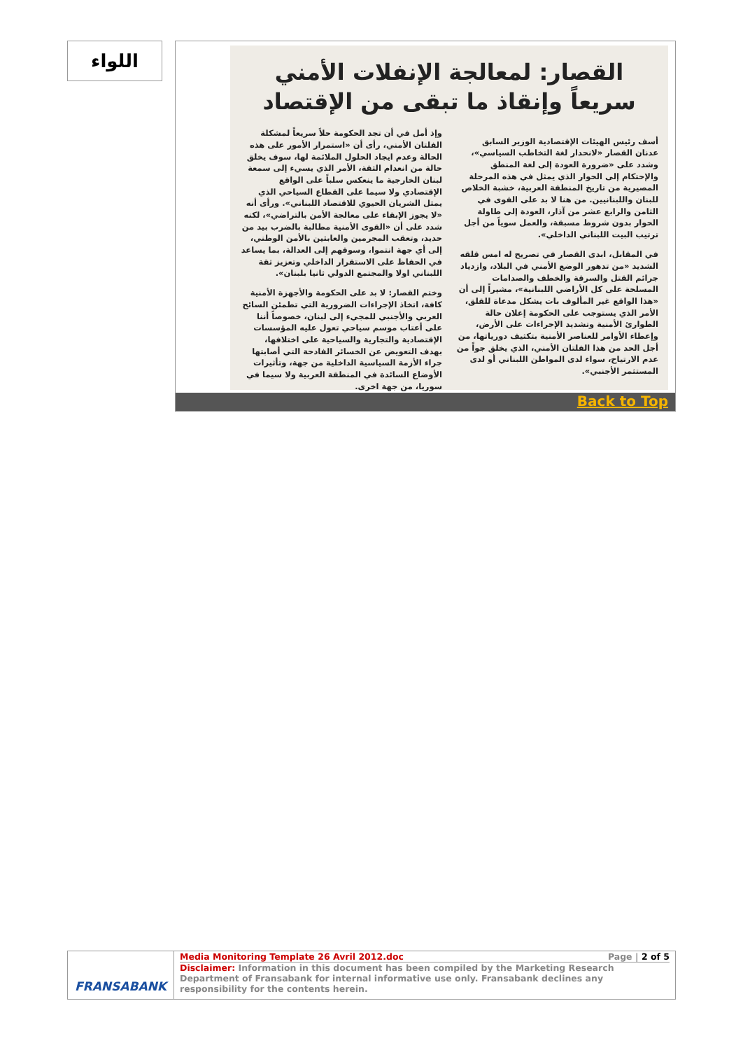اللواء
القصار: لمعالجة الإنفلات الأمني سريعاً وإنقاذ ما تبقى من الإقتصاد
أسف رئيس الهيئات الإقتصادية الوزير السابق عدنان القصار «لانحدار لغة التخاطب السياسي»، وشدد على «ضرورة العودة إلى لغة المنطق والإحتكام إلى الحوار الذي يمثل في هذه المرحلة المصيرية من تاريخ المنطقة العربية، خشبة الخلاص للبنان واللبنانيين. من هنا لا بد على القوى في الثامن والرابع عشر من آذار، العودة إلى طاولة الحوار بدون شروط مسبقة، والعمل سوياً من أجل ترتيب البيت اللبناني الداخلي».
في المقابل، ابدى القصار في تصريح له امس قلقه الشديد «من تدهور الوضع الأمني في البلاد، وازدياد جرائم القتل والسرقة والخطف والصدامات المسلحة على كل الأراضي اللبنانية»، مشيراً إلى أن «هذا الواقع غير المألوف بات يشكل مدعاة للقلق، الأمر الذي يستوجب على الحكومة إعلان حالة الطوارئ الأمنية وتشديد الإجراءات على الأرض، وإعطاء الأوامر للعناصر الأمنية بتكثيف دورياتها، من أجل الحد من هذا الفلتان الأمني، الذي يخلق جواً من عدم الارتياح، سواء لدى المواطن اللبناني أو لدى المستثمر الأجنبي».
وإذ أمل في أن تجد الحكومة حلاً سريعاً لمشكلة الفلتان الأمني، رأى أن «استمرار الأمور على هذه الحالة وعدم ايجاد الحلول الملائمة لها، سوف يخلق حالة من انعدام الثقة، الأمر الذي يسيء إلى سمعة لبنان الخارجية ما ينعكس سلباً على الواقع الإقتصادي ولا سيما على القطاع السياحي الذي يمثل الشريان الحيوي للاقتصاد اللبناني». ورأى أنه «لا يجوز الإبقاء على معالجة الأمن بالتراضي»، لكنه شدد على أن «القوى الأمنية مطالبة بالضرب بيد من حديد، وتعقب المجرمين والعابثين بالأمن الوطني، إلى أي جهة انتموا، وسوقهم إلى العدالة، بما يساعد في الحفاظ على الاستقرار الداخلي وتعزيز ثقة اللبناني اولا والمجتمع الدولي ثانيا بلبنان».
وختم القصار: لا بد على الحكومة والأجهزة الأمنية كافة، اتخاذ الإجراءات الضرورية التي تطمئن السائح العربي والأجنبي للمجيء إلى لبنان، خصوصاً أننا على أعتاب موسم سياحي تعول عليه المؤسسات الإقتصادية والتجارية والسياحية على اختلافها، بهدف التعويض عن الخسائر الفادحة التي أصابتها جراء الأزمة السياسية الداخلية من جهة، وتأثيرات الأوضاع السائدة في المنطقة العربية ولا سيما في سوريا، من جهة اخرى.
Back to Top
FRANSABANK
Media Monitoring Template 26 Avril 2012.doc Page | 2 of 5
Disclaimer: Information in this document has been compiled by the Marketing Research Department of Fransabank for internal informative use only. Fransabank declines any responsibility for the contents herein.